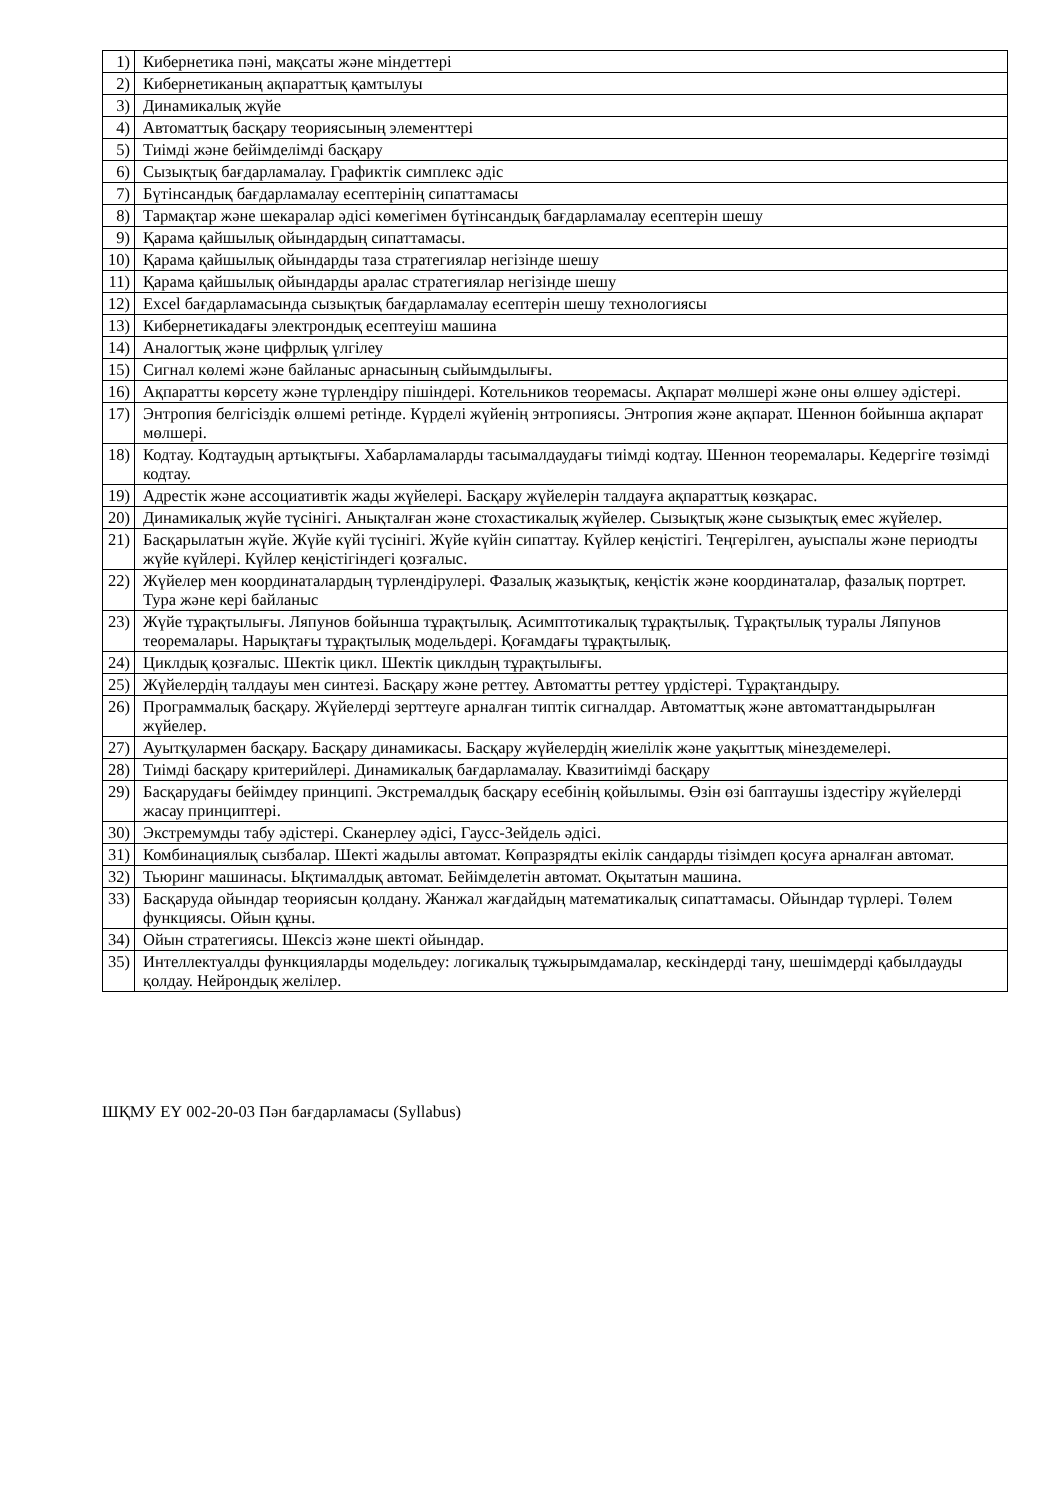| 1) | Кибернетика пәні, мақсаты және міндеттері |
| 2) | Кибернетиканың ақпараттық қамтылуы |
| 3) | Динамикалық жүйе |
| 4) | Автоматтық басқару теориясының элементтері |
| 5) | Тиімді және бейімделімді басқару |
| 6) | Сызықтық бағдарламалау. Графиктік симплекс әдіс |
| 7) | Бүтінсандық бағдарламалау есептерінің сипаттамасы |
| 8) | Тармақтар және шекаралар әдісі көмегімен бүтінсандық бағдарламалау есептерін шешу |
| 9) | Қарама қайшылық ойындардың сипаттамасы. |
| 10) | Қарама қайшылық ойындарды таза стратегиялар негізінде шешу |
| 11) | Қарама қайшылық ойындарды аралас стратегиялар негізінде шешу |
| 12) | Excel бағдарламасында сызықтық бағдарламалау есептерін шешу технологиясы |
| 13) | Кибернетикадағы электрондық есептеуіш машина |
| 14) | Аналогтық және цифрлық үлгілеу |
| 15) | Сигнал көлемі және байланыс арнасының сыйымдылығы. |
| 16) | Ақпаратты көрсету және түрлендіру пішіндері. Котельников теоремасы. Ақпарат мөлшері және оны өлшеу әдістері. |
| 17) | Энтропия белгісіздік өлшемі ретінде. Күрделі жүйенің энтропиясы. Энтропия және ақпарат. Шеннон бойынша ақпарат мөлшері. |
| 18) | Кодтау. Кодтаудың артықтығы. Хабарламаларды тасымалдаудағы тиімді кодтау. Шеннон теоремалары. Кедергіге төзімді кодтау. |
| 19) | Адрестік және ассоциативтік жады жүйелері. Басқару жүйелерін талдауға ақпараттық көзқарас. |
| 20) | Динамикалық жүйе түсінігі. Анықталған және стохастикалық жүйелер. Сызықтық және сызықтық емес жүйелер. |
| 21) | Басқарылатын жүйе. Жүйе күйі түсінігі. Жүйе күйін сипаттау. Күйлер кеңістігі. Теңгерілген, ауыспалы және периодты жүйе күйлері. Күйлер кеңістігіндегі қозғалыс. |
| 22) | Жүйелер мен координаталардың түрлендірулері. Фазалық жазықтық, кеңістік және координаталар, фазалық портрет. Тура және кері байланыс |
| 23) | Жүйе тұрақтылығы. Ляпунов бойынша тұрақтылық. Асимптотикалық тұрақтылық. Тұрақтылық туралы Ляпунов теоремалары. Нарықтағы тұрақтылық модельдері. Қоғамдағы тұрақтылық. |
| 24) | Циклдық қозғалыс. Шектік цикл. Шектік циклдың тұрақтылығы. |
| 25) | Жүйелердің талдауы мен синтезі. Басқару және реттеу. Автоматты реттеу үрдістері. Тұрақтандыру. |
| 26) | Программалық басқару. Жүйелерді зерттеуге арналған типтік сигналдар. Автоматтық және автоматтандырылған жүйелер. |
| 27) | Ауытқулармен басқару. Басқару динамикасы. Басқару жүйелердің жиелілік және уақыттық мінездемелері. |
| 28) | Тиімді басқару критерийлері. Динамикалық бағдарламалау. Квазитиімді басқару |
| 29) | Басқарудағы бейімдеу принципі. Экстремалдық басқару есебінің қойылымы. Өзін өзі баптаушы іздестіру жүйелерді жасау принциптері. |
| 30) | Экстремумды табу әдістері. Сканерлеу әдісі, Гаусс-Зейдель әдісі. |
| 31) | Комбинациялық сызбалар. Шекті жадылы автомат. Көпразрядты екілік сандарды тізімдеп қосуға арналған автомат. |
| 32) | Тьюринг машинасы. Ықтималдық автомат. Бейімделетін автомат. Оқытатын машина. |
| 33) | Басқаруда ойындар теориясын қолдану. Жанжал жағдайдың математикалық сипаттамасы. Ойындар түрлері. Төлем функциясы. Ойын құны. |
| 34) | Ойын стратегиясы. Шексіз және шекті ойындар. |
| 35) | Интеллектуалды функцияларды модельдеу: логикалық тұжырымдамалар, кескіндерді тану, шешімдерді қабылдауды қолдау. Нейрондық желілер. |
ШҚМУ ЕҮ 002-20-03 Пән бағдарламасы (Syllabus)